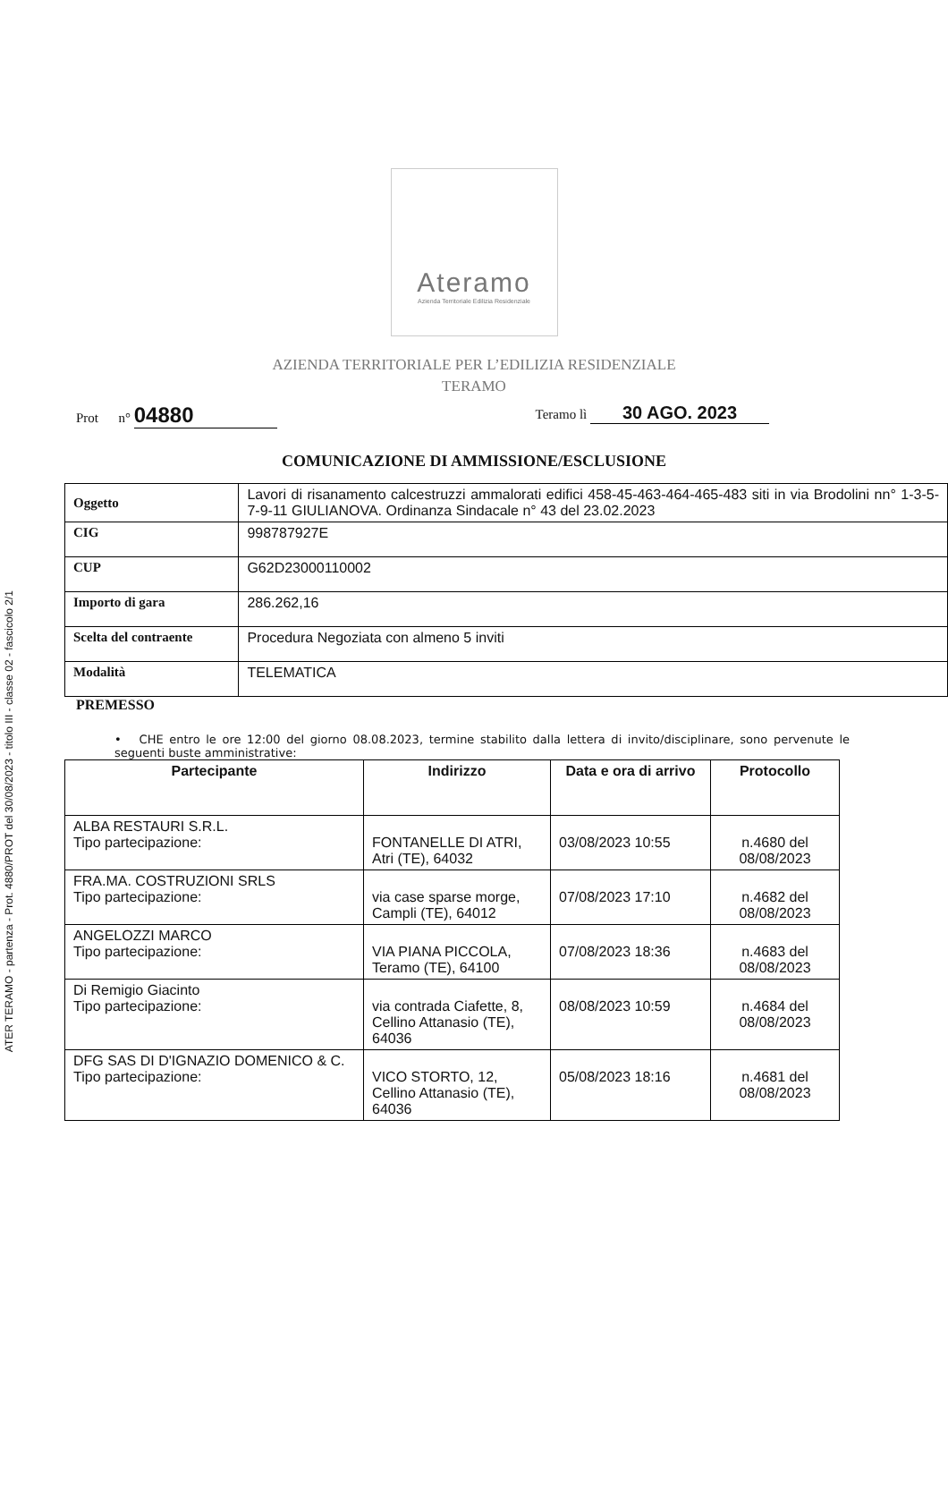ATER TERAMO - partenza - Prot. 4880/PROT del 30/08/2023 - titolo III - classe 02 - fascicolo 2/1
Ateramo
Azienda Territoriale Edilizia Residenziale
AZIENDA TERRITORIALE PER L’EDILIZIA RESIDENZIALE
TERAMO
Prot n° 04880
Teramo lì 30 AGO. 2023
COMUNICAZIONE DI AMMISSIONE/ESCLUSIONE
| Oggetto | Lavori di risanamento calcestruzzi ammalorati edifici 458-45-463-464-465-483 siti in via Brodolini nn° 1-3-5-7-9-11 GIULIANOVA. Ordinanza Sindacale n° 43 del 23.02.2023 |
| CIG | 998787927E |
| CUP | G62D23000110002 |
| Importo di gara | 286.262,16 |
| Scelta del contraente | Procedura Negoziata con almeno 5 inviti |
| Modalità | TELEMATICA |
PREMESSO
• CHE entro le ore 12:00 del giorno 08.08.2023, termine stabilito dalla lettera di invito/disciplinare, sono pervenute le seguenti buste amministrative:
| Partecipante | Indirizzo | Data e ora di arrivo | Protocollo |
| --- | --- | --- | --- |
| ALBA RESTAURI S.R.L. Tipo partecipazione: | FONTANELLE DI ATRI, Atri (TE), 64032 | 03/08/2023 10:55 | n.4680 del 08/08/2023 |
| FRA.MA. COSTRUZIONI SRLS Tipo partecipazione: | via case sparse morge, Campli (TE), 64012 | 07/08/2023 17:10 | n.4682 del 08/08/2023 |
| ANGELOZZI MARCO Tipo partecipazione: | VIA PIANA PICCOLA, Teramo (TE), 64100 | 07/08/2023 18:36 | n.4683 del 08/08/2023 |
| Di Remigio Giacinto Tipo partecipazione: | via contrada Ciafette, 8, Cellino Attanasio (TE), 64036 | 08/08/2023 10:59 | n.4684 del 08/08/2023 |
| DFG SAS DI D'IGNAZIO DOMENICO & C. Tipo partecipazione: | VICO STORTO, 12, Cellino Attanasio (TE), 64036 | 05/08/2023 18:16 | n.4681 del 08/08/2023 |